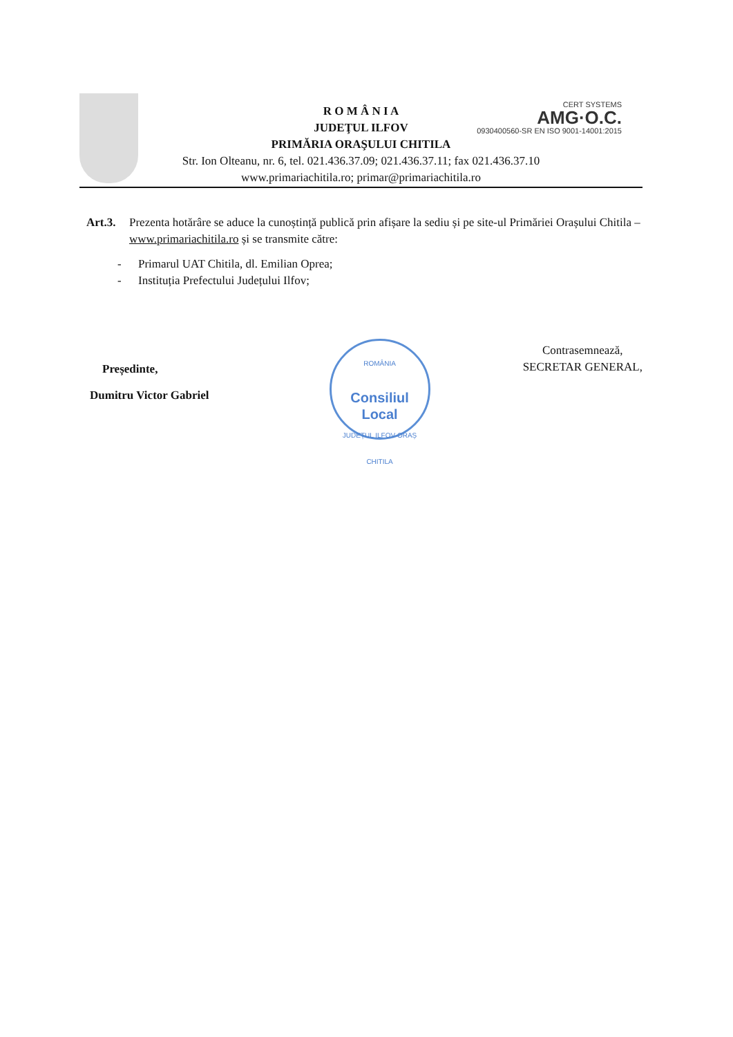CERT SYSTEMS
AMG·O.C.
0930400560-SR EN ISO 9001-14001:2015
R O M Â N I A
JUDEŢUL ILFOV
PRIMĂRIA ORAŞULUI CHITILA
Str. Ion Olteanu, nr. 6, tel. 021.436.37.09; 021.436.37.11; fax 021.436.37.10
www.primariachitila.ro; primar@primariachitila.ro
Art.3. Prezenta hotărâre se aduce la cunoștință publică prin afișare la sediu și pe site-ul Primăriei Orașului Chitila – www.primariachitila.ro și se transmite către:
- Primarul UAT Chitila, dl. Emilian Oprea;
- Instituția Prefectului Județului Ilfov;
Președinte,
Dumitru Victor Gabriel
ROMÂNIA
Consiliul
Local
JUDEȚUL ILFOV-ORAȘ CHITILA
Contrasemnează,
SECRETAR GENERAL,